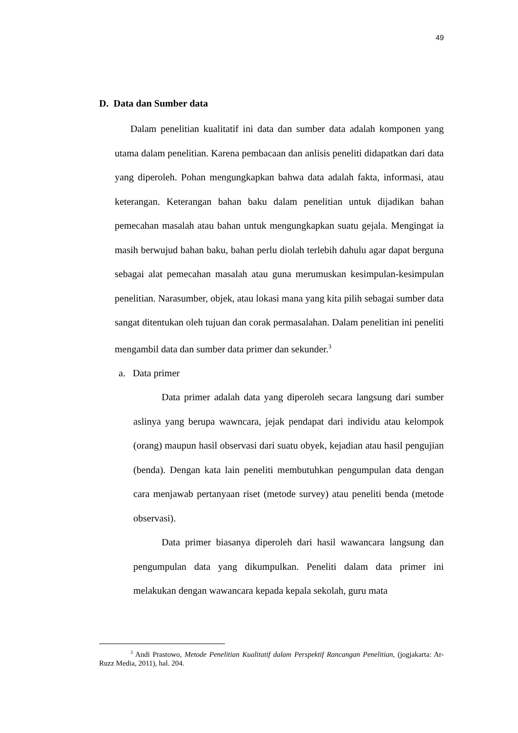49
D. Data dan Sumber data
Dalam penelitian kualitatif ini data dan sumber data adalah komponen yang utama dalam penelitian. Karena pembacaan dan anlisis peneliti didapatkan dari data yang diperoleh. Pohan mengungkapkan bahwa data adalah fakta, informasi, atau keterangan. Keterangan bahan baku dalam penelitian untuk dijadikan bahan pemecahan masalah atau bahan untuk mengungkapkan suatu gejala. Mengingat ia masih berwujud bahan baku, bahan perlu diolah terlebih dahulu agar dapat berguna sebagai alat pemecahan masalah atau guna merumuskan kesimpulan-kesimpulan penelitian. Narasumber, objek, atau lokasi mana yang kita pilih sebagai sumber data sangat ditentukan oleh tujuan dan corak permasalahan. Dalam penelitian ini peneliti mengambil data dan sumber data primer dan sekunder.<sup>3</sup>
a. Data primer
Data primer adalah data yang diperoleh secara langsung dari sumber aslinya yang berupa wawncara, jejak pendapat dari individu atau kelompok (orang) maupun hasil observasi dari suatu obyek, kejadian atau hasil pengujian (benda). Dengan kata lain peneliti membutuhkan pengumpulan data dengan cara menjawab pertanyaan riset (metode survey) atau peneliti benda (metode observasi).
Data primer biasanya diperoleh dari hasil wawancara langsung dan pengumpulan data yang dikumpulkan. Peneliti dalam data primer ini melakukan dengan wawancara kepada kepala sekolah, guru mata
<sup>3</sup> Andi Prastowo, Metode Penelitian Kualitatif dalam Perspektif Rancangan Penelitian, (jogjakarta: Ar-Ruzz Media, 2011), hal. 204.